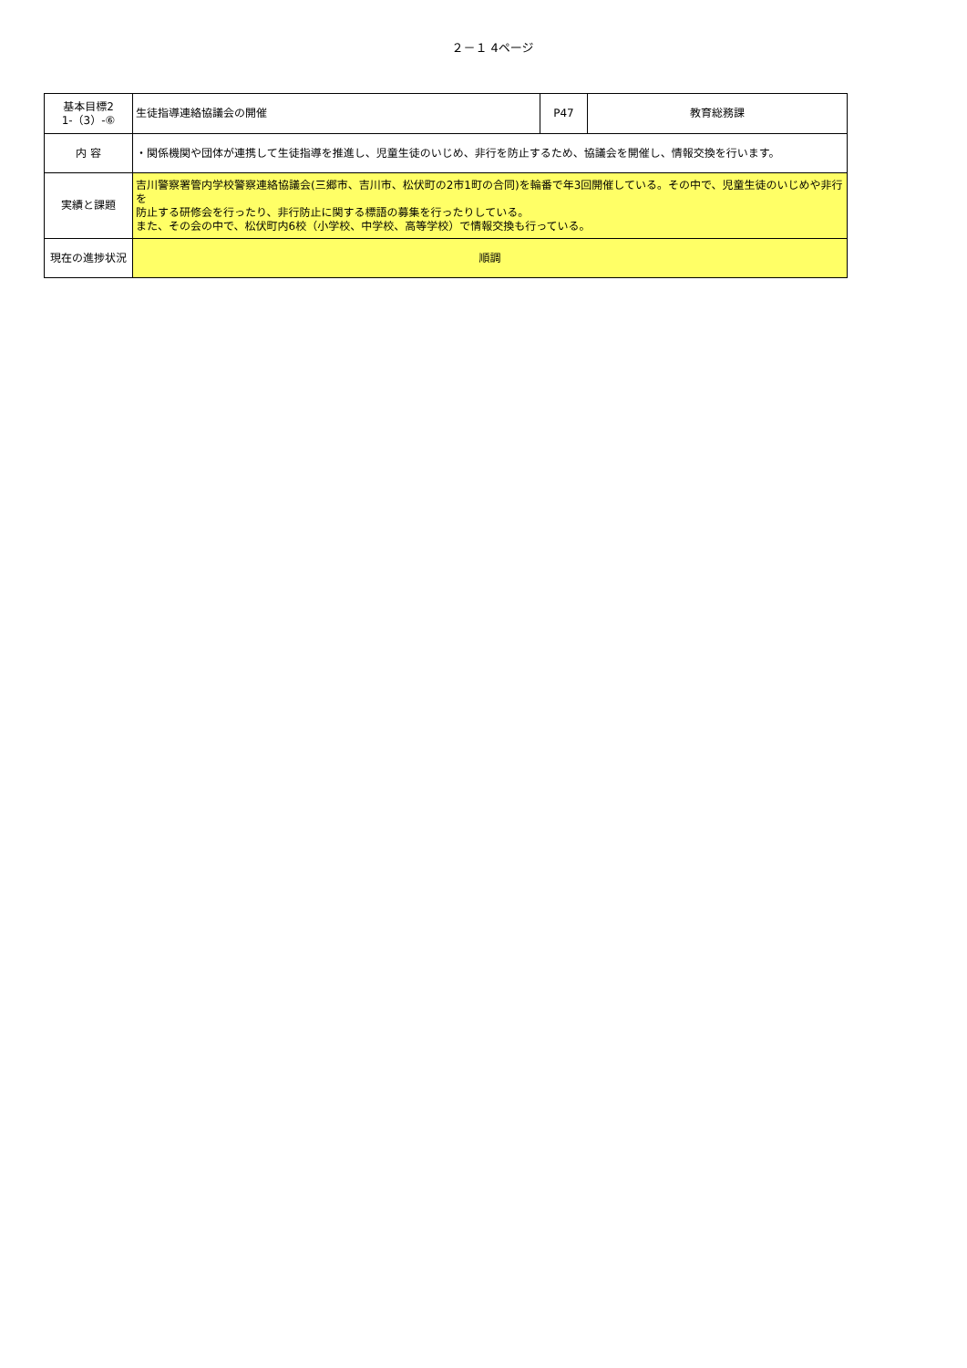２－１ 4ページ
| 基本目標2 1-（3）-⑥ | 生徒指導連絡協議会の開催 | P47 | 教育総務課 |
| 内 容 | ・関係機関や団体が連携して生徒指導を推進し、児童生徒のいじめ、非行を防止するため、協議会を開催し、情報交換を行います。 | | |
| 実績と課題 | 吉川警察署管内学校警察連絡協議会(三郷市、吉川市、松伏町の2市1町の合同)を輪番で年3回開催している。その中で、児童生徒のいじめや非行を 防止する研修会を行ったり、非行防止に関する標語の募集を行ったりしている。 また、その会の中で、松伏町内6校（小学校、中学校、高等学校）で情報交換も行っている。 | | |
| 現在の進捗状況 | 順調 | | |